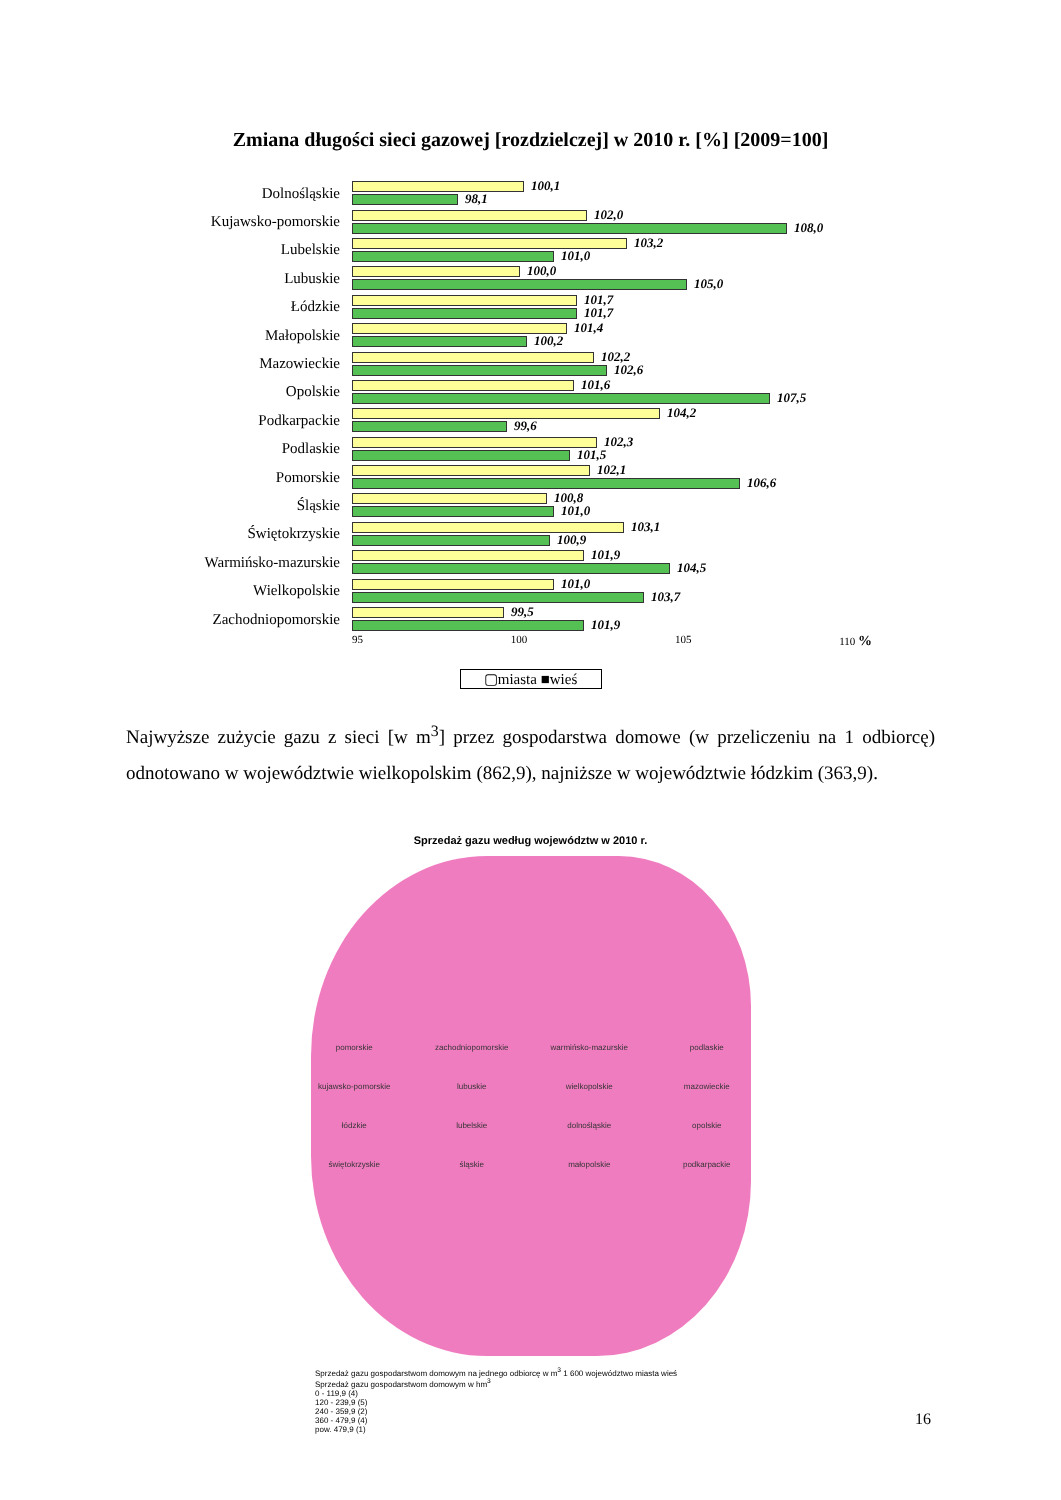Zmiana długości sieci gazowej [rozdzielczej] w 2010 r. [%] [2009=100]
Dolnośląskie
100,1
98,1
Kujawsko-pomorskie
102,0
108,0
Lubelskie
103,2
101,0
Lubuskie
100,0
105,0
Łódzkie
101,7
101,7
Małopolskie
101,4
100,2
Mazowieckie
102,2
102,6
Opolskie
101,6
107,5
Podkarpackie
104,2
99,6
Podlaskie
102,3
101,5
Pomorskie
102,1
106,6
Śląskie
100,8
101,0
Świętokrzyskie
103,1
100,9
Warmińsko-mazurskie
101,9
104,5
Wielkopolskie
101,0
103,7
Zachodniopomorskie
99,5
101,9
95 100 105 110 %
▢miasta ■wieś
Najwyższe zużycie gazu z sieci [w m<sup>3</sup>] przez gospodarstwa domowe (w przeliczeniu na 1 odbiorcę) odnotowano w województwie wielkopolskim (862,9), najniższe w województwie łódzkim (363,9).
Sprzedaż gazu według województw w 2010 r.
pomorskie zachodniopomorskie warmińsko-mazurskie podlaskie kujawsko-pomorskie lubuskie wielkopolskie mazowieckie łódzkie lubelskie dolnośląskie opolskie świętokrzyskie śląskie małopolskie podkarpackie
Sprzedaż gazu gospodarstwom domowym na jednego odbiorcę w m<sup>3</sup> 1 600 województwo miasta wieś
Sprzedaż gazu gospodarstwom domowym w hm<sup>3</sup>
0 - 119,9 (4)
120 - 239,9 (5)
240 - 359,9 (2)
360 - 479,9 (4)
pow. 479,9 (1)
16